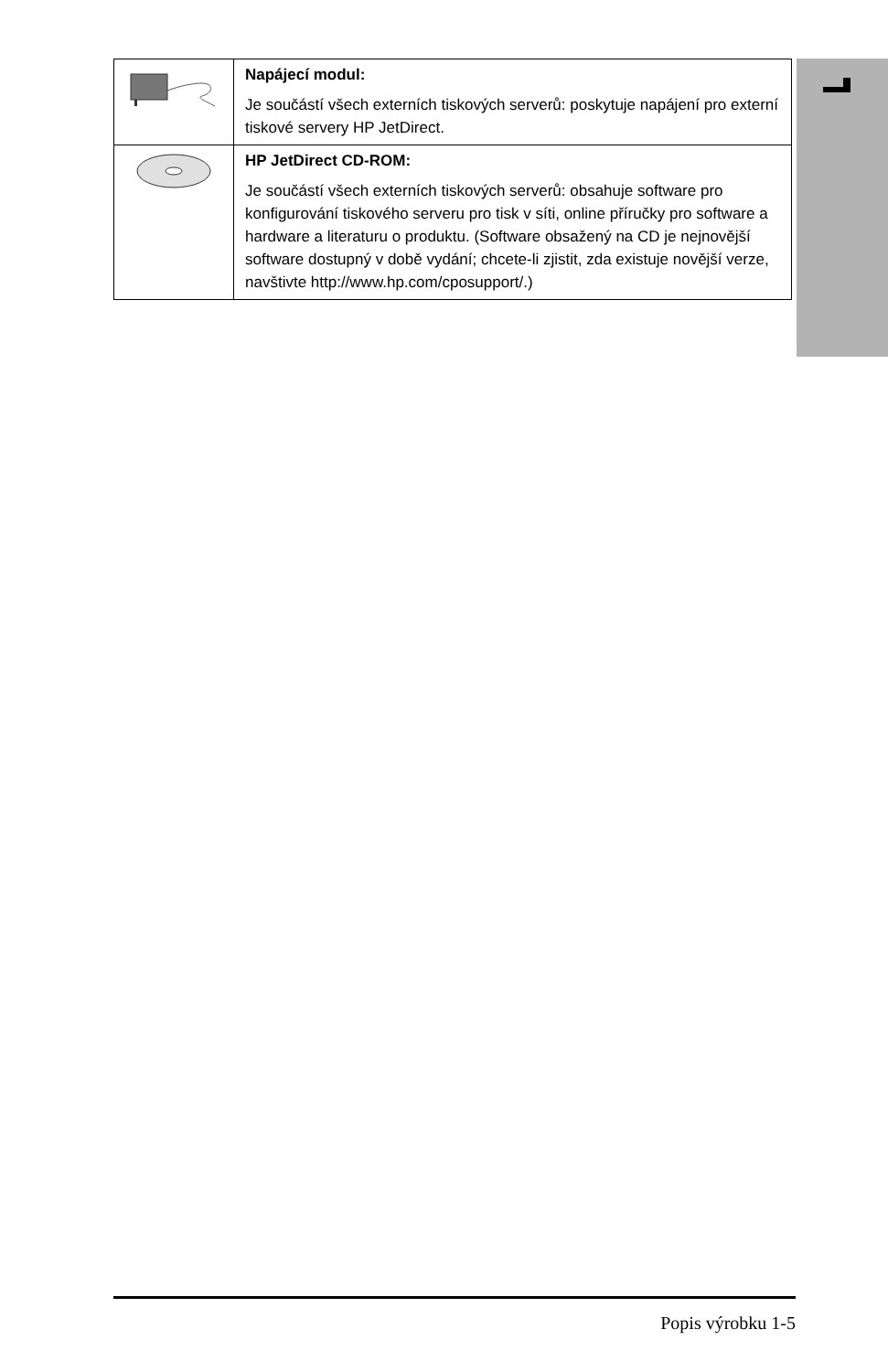| | Napájecí modul: Je součástí všech externích tiskových serverů: poskytuje napájení pro externí tiskové servery HP JetDirect. |
| | HP JetDirect CD-ROM: Je součástí všech externích tiskových serverů: obsahuje software pro konfigurování tiskového serveru pro tisk v síti, online příručky pro software a hardware a literaturu o produktu. (Software obsažený na CD je nejnovější software dostupný v době vydání; chcete-li zjistit, zda existuje novější verze, navštivte http://www.hp.com/cposupport/.) |
Popis výrobku 1-5